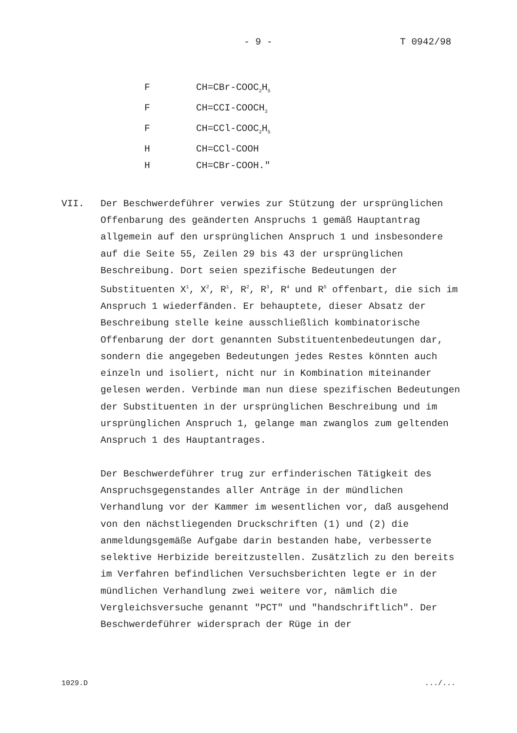- 9 - T 0942/98
F CH=CBr-COOC<sub>2</sub>H<sub>5</sub>
F CH=CCI-COOCH<sub>3</sub>
F CH=CCl-COOC<sub>2</sub>H<sub>5</sub>
H CH=CCl-COOH
H CH=CBr-COOH."
VII. Der Beschwerdeführer verwies zur Stützung der ursprünglichen Offenbarung des geänderten Anspruchs 1 gemäß Hauptantrag allgemein auf den ursprünglichen Anspruch 1 und insbesondere auf die Seite 55, Zeilen 29 bis 43 der ursprünglichen Beschreibung. Dort seien spezifische Bedeutungen der Substituenten X<sup>1</sup>, X<sup>2</sup>, R<sup>1</sup>, R<sup>2</sup>, R<sup>3</sup>, R<sup>4</sup> und R<sup>5</sup> offenbart, die sich im Anspruch 1 wiederfänden. Er behauptete, dieser Absatz der Beschreibung stelle keine ausschließlich kombinatorische Offenbarung der dort genannten Substituentenbedeutungen dar, sondern die angegeben Bedeutungen jedes Restes könnten auch einzeln und isoliert, nicht nur in Kombination miteinander gelesen werden. Verbinde man nun diese spezifischen Bedeutungen der Substituenten in der ursprünglichen Beschreibung und im ursprünglichen Anspruch 1, gelange man zwanglos zum geltenden Anspruch 1 des Hauptantrages.
Der Beschwerdeführer trug zur erfinderischen Tätigkeit des Anspruchsgegenstandes aller Anträge in der mündlichen Verhandlung vor der Kammer im wesentlichen vor, daß ausgehend von den nächstliegenden Druckschriften (1) und (2) die anmeldungsgemäße Aufgabe darin bestanden habe, verbesserte selektive Herbizide bereitzustellen. Zusätzlich zu den bereits im Verfahren befindlichen Versuchsberichten legte er in der mündlichen Verhandlung zwei weitere vor, nämlich die Vergleichsversuche genannt "PCT" und "handschriftlich". Der Beschwerdeführer widersprach der Rüge in der
1029.D .../...